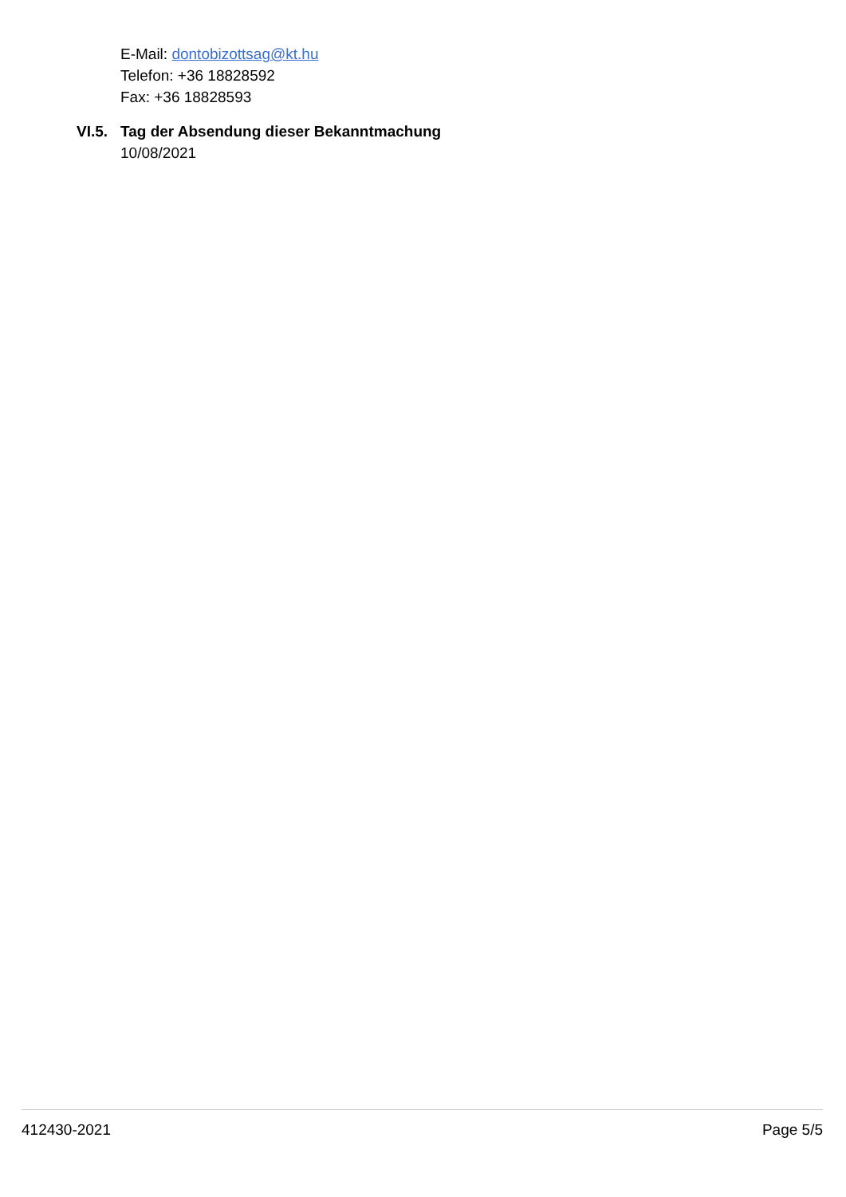E-Mail: dontobizottsag@kt.hu
Telefon: +36 18828592
Fax: +36 18828593
VI.5.
Tag der Absendung dieser Bekanntmachung
10/08/2021
412430-2021 Page 5/5